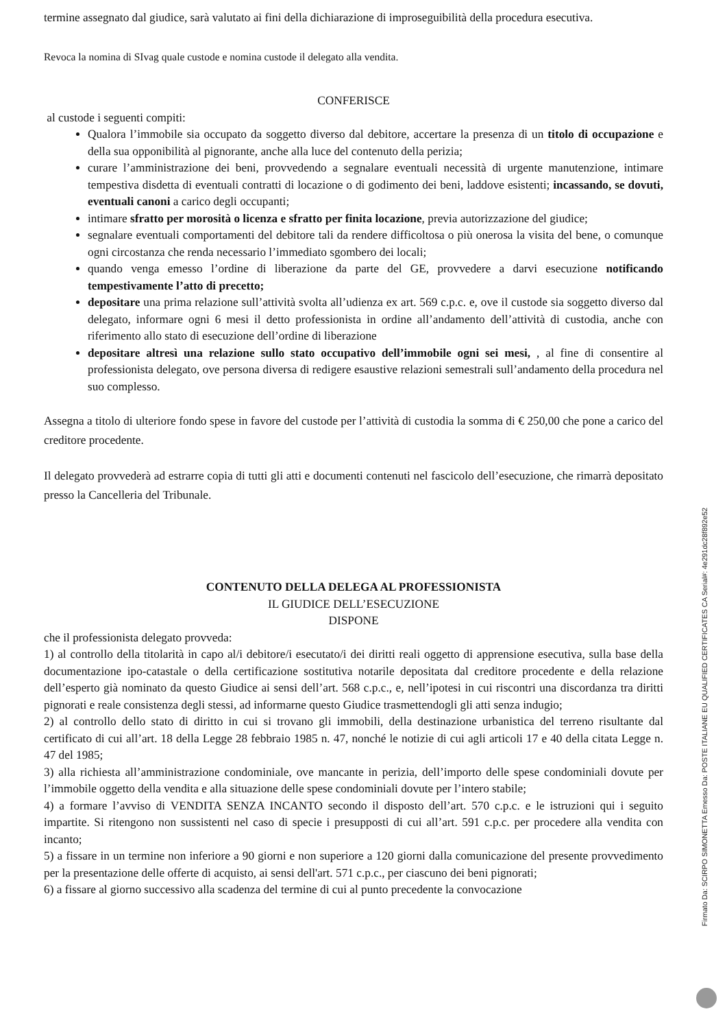termine assegnato dal giudice, sarà valutato ai fini della dichiarazione di improseguibilità della procedura esecutiva.
Revoca la nomina di SIvag quale custode e nomina custode il delegato alla vendita.
CONFERISCE
al custode i seguenti compiti:
Qualora l’immobile sia occupato da soggetto diverso dal debitore, accertare la presenza di un titolo di occupazione e della sua opponibilità al pignorante, anche alla luce del contenuto della perizia;
curare l’amministrazione dei beni, provvedendo a segnalare eventuali necessità di urgente manutenzione, intimare tempestiva disdetta di eventuali contratti di locazione o di godimento dei beni, laddove esistenti; incassando, se dovuti, eventuali canoni a carico degli occupanti;
intimare sfratto per morosità o licenza e sfratto per finita locazione, previa autorizzazione del giudice;
segnalare eventuali comportamenti del debitore tali da rendere difficoltosa o più onerosa la visita del bene, o comunque ogni circostanza che renda necessario l’immediato sgombero dei locali;
quando venga emesso l’ordine di liberazione da parte del GE, provvedere a darvi esecuzione notificando tempestivamente l’atto di precetto;
depositare una prima relazione sull’attività svolta all’udienza ex art. 569 c.p.c. e, ove il custode sia soggetto diverso dal delegato, informare ogni 6 mesi il detto professionista in ordine all’andamento dell’attività di custodia, anche con riferimento allo stato di esecuzione dell’ordine di liberazione
depositare altresì una relazione sullo stato occupativo dell’immobile ogni sei mesi, , al fine di consentire al professionista delegato, ove persona diversa di redigere esaustive relazioni semestrali sull’andamento della procedura nel suo complesso.
Assegna a titolo di ulteriore fondo spese in favore del custode per l’attività di custodia la somma di € 250,00 che pone a carico del creditore procedente.
Il delegato provvederà ad estrarre copia di tutti gli atti e documenti contenuti nel fascicolo dell’esecuzione, che rimarrà depositato presso la Cancelleria del Tribunale.
CONTENUTO DELLA DELEGA AL PROFESSIONISTA
IL GIUDICE DELL’ESECUZIONE
DISPONE
che il professionista delegato provveda:
1) al controllo della titolarità in capo al/i debitore/i esecutato/i dei diritti reali oggetto di apprensione esecutiva, sulla base della documentazione ipo-catastale o della certificazione sostitutiva notarile depositata dal creditore procedente e della relazione dell’esperto già nominato da questo Giudice ai sensi dell’art. 568 c.p.c., e, nell’ipotesi in cui riscontri una discordanza tra diritti pignorati e reale consistenza degli stessi, ad informarne questo Giudice trasmettendogli gli atti senza indugio;
2) al controllo dello stato di diritto in cui si trovano gli immobili, della destinazione urbanistica del terreno risultante dal certificato di cui all’art. 18 della Legge 28 febbraio 1985 n. 47, nonché le notizie di cui agli articoli 17 e 40 della citata Legge n. 47 del 1985;
3) alla richiesta all’amministrazione condominiale, ove mancante in perizia, dell’importo delle spese condominiali dovute per l’immobile oggetto della vendita e alla situazione delle spese condominiali dovute per l’intero stabile;
4) a formare l’avviso di VENDITA SENZA INCANTO secondo il disposto dell’art. 570 c.p.c. e le istruzioni qui i seguito impartite. Si ritengono non sussistenti nel caso di specie i presupposti di cui all’art. 591 c.p.c. per procedere alla vendita con incanto;
5) a fissare in un termine non inferiore a 90 giorni e non superiore a 120 giorni dalla comunicazione del presente provvedimento per la presentazione delle offerte di acquisto, ai sensi dell'art. 571 c.p.c., per ciascuno dei beni pignorati;
6) a fissare al giorno successivo alla scadenza del termine di cui al punto precedente la convocazione
Firmato Da: SCIRPO SIMONETTA Emesso Da: POSTE ITALIANE EU QUALIFIED CERTIFICATES CA Serial#: 4e291dc28f892e52